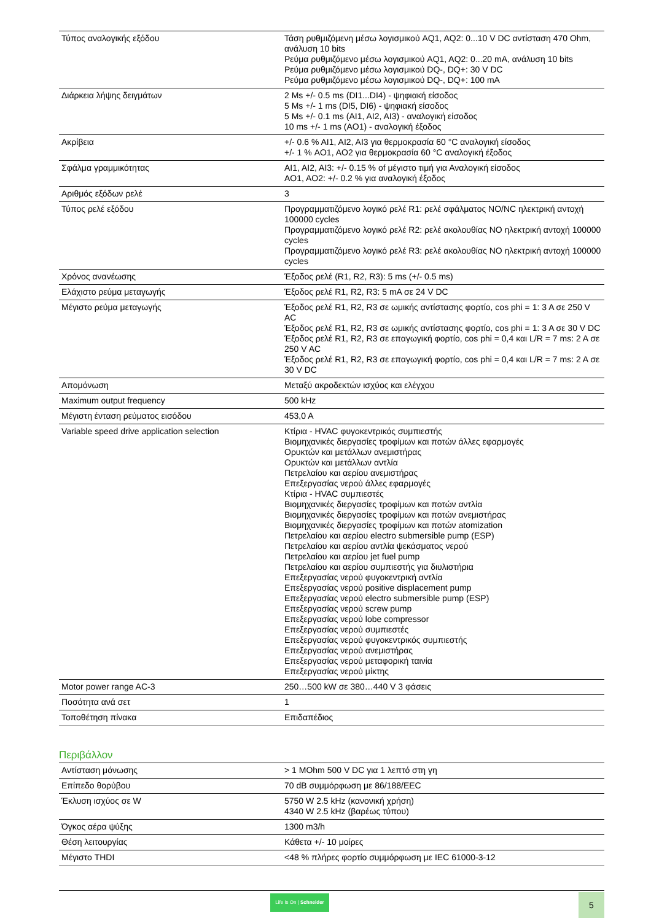| Τύπος αναλογικής εξόδου | Τάση ρυθμιζόμενη μέσω λογισμικού AQ1, AQ2: 0...10 V DC αντίσταση 470 Ohm, ανάλυση 10 bits Ρεύμα ρυθμιζόμενο μέσω λογισμικού AQ1, AQ2: 0...20 mA, ανάλυση 10 bits Ρεύμα ρυθμιζόμενο μέσω λογισμικού DQ-, DQ+: 30 V DC Ρεύμα ρυθμιζόμενο μέσω λογισμικού DQ-, DQ+: 100 mA |
| Διάρκεια λήψης δειγμάτων | 2 Ms +/- 0.5 ms (DI1...DI4) - ψηφιακή είσοδος 5 Ms +/- 1 ms (DI5, DI6) - ψηφιακή είσοδος 5 Ms +/- 0.1 ms (AI1, AI2, AI3) - αναλογική είσοδος 10 ms +/- 1 ms (AO1) - αναλογική έξοδος |
| Ακρίβεια | +/- 0.6 % AI1, AI2, AI3 για θερμοκρασία 60 °C αναλογική είσοδος +/- 1 % AO1, AO2 για θερμοκρασία 60 °C αναλογική έξοδος |
| Σφάλμα γραμμικότητας | AI1, AI2, AI3: +/- 0.15 % of μέγιστο τιμή για Αναλογική είσοδος AO1, AO2: +/- 0.2 % για αναλογική έξοδος |
| Αριθμός εξόδων ρελέ | 3 |
| Τύπος ρελέ εξόδου | Προγραμματιζόμενο λογικό ρελέ R1: ρελέ σφάλματος NO/NC ηλεκτρική αντοχή 100000 cycles Προγραμματιζόμενο λογικό ρελέ R2: ρελέ ακολουθίας NO ηλεκτρική αντοχή 100000 cycles Προγραμματιζόμενο λογικό ρελέ R3: ρελέ ακολουθίας NO ηλεκτρική αντοχή 100000 cycles |
| Χρόνος ανανέωσης | Έξοδος ρελέ (R1, R2, R3): 5 ms (+/- 0.5 ms) |
| Ελάχιστο ρεύμα μεταγωγής | Έξοδος ρελέ R1, R2, R3: 5 mA σε 24 V DC |
| Μέγιστο ρεύμα μεταγωγής | Έξοδος ρελέ R1, R2, R3 σε ωμικής αντίστασης φορτίο, cos phi = 1: 3 A σε 250 V AC Έξοδος ρελέ R1, R2, R3 σε ωμικής αντίστασης φορτίο, cos phi = 1: 3 A σε 30 V DC Έξοδος ρελέ R1, R2, R3 σε επαγωγική φορτίο, cos phi = 0,4 και L/R = 7 ms: 2 A σε 250 V AC Έξοδος ρελέ R1, R2, R3 σε επαγωγική φορτίο, cos phi = 0,4 και L/R = 7 ms: 2 A σε 30 V DC |
| Απομόνωση | Μεταξύ ακροδεκτών ισχύος και ελέγχου |
| Maximum output frequency | 500 kHz |
| Μέγιστη ένταση ρεύματος εισόδου | 453,0 A |
| Variable speed drive application selection | Κτίρια - HVAC φυγοκεντρικός συμπιεστής Βιομηχανικές διεργασίες τροφίμων και ποτών άλλες εφαρμογές Ορυκτών και μετάλλων ανεμιστήρας Ορυκτών και μετάλλων αντλία Πετρελαίου και αερίου ανεμιστήρας Επεξεργασίας νερού άλλες εφαρμογές Κτίρια - HVAC συμπιεστές Βιομηχανικές διεργασίες τροφίμων και ποτών αντλία Βιομηχανικές διεργασίες τροφίμων και ποτών ανεμιστήρας Βιομηχανικές διεργασίες τροφίμων και ποτών atomization Πετρελαίου και αερίου electro submersible pump (ESP) Πετρελαίου και αερίου αντλία ψεκάσματος νερού Πετρελαίου και αερίου jet fuel pump Πετρελαίου και αερίου συμπιεστής για διυλιστήρια Επεξεργασίας νερού φυγοκεντρική αντλία Επεξεργασίας νερού positive displacement pump Επεξεργασίας νερού electro submersible pump (ESP) Επεξεργασίας νερού screw pump Επεξεργασίας νερού lobe compressor Επεξεργασίας νερού συμπιεστές Επεξεργασίας νερού φυγοκεντρικός συμπιεστής Επεξεργασίας νερού ανεμιστήρας Επεξεργασίας νερού μεταφορική ταινία Επεξεργασίας νερού μίκτης |
| Motor power range AC-3 | 250…500 kW σε 380…440 V 3 φάσεις |
| Ποσότητα ανά σετ | 1 |
| Τοποθέτηση πίνακα | Επιδαπέδιος |
Περιβάλλον
| Αντίσταση μόνωσης | > 1 MOhm 500 V DC για 1 λεπτό στη γη |
| Επίπεδο θορύβου | 70 dB συμμόρφωση με 86/188/EEC |
| Έκλυση ισχύος σε W | 5750 W 2.5 kHz (κανονική χρήση) 4340 W 2.5 kHz (βαρέως τύπου) |
| Όγκος αέρα ψύξης | 1300 m3/h |
| Θέση λειτουργίας | Κάθετα +/- 10 μοίρες |
| Μέγιστο THDI | <48 % πλήρες φορτίο συμμόρφωση με IEC 61000-3-12 |
Life Is On | Schneider
5